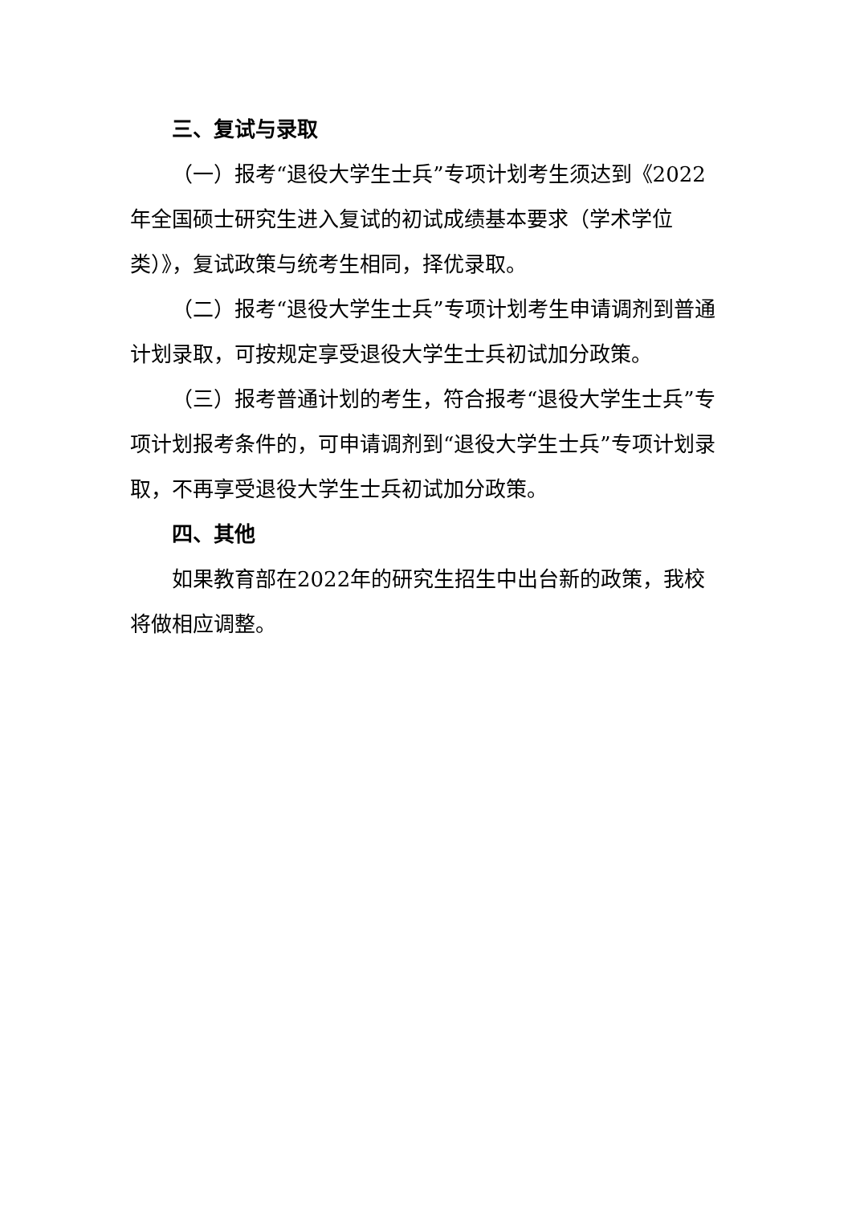三、复试与录取
（一）报考“退役大学生士兵”专项计划考生须达到《2022年全国硕士研究生进入复试的初试成绩基本要求（学术学位类）》，复试政策与统考生相同，择优录取。
（二）报考“退役大学生士兵”专项计划考生申请调剂到普通计划录取，可按规定享受退役大学生士兵初试加分政策。
（三）报考普通计划的考生，符合报考“退役大学生士兵”专项计划报考条件的，可申请调剂到“退役大学生士兵”专项计划录取，不再享受退役大学生士兵初试加分政策。
四、其他
如果教育部在2022年的研究生招生中出台新的政策，我校将做相应调整。